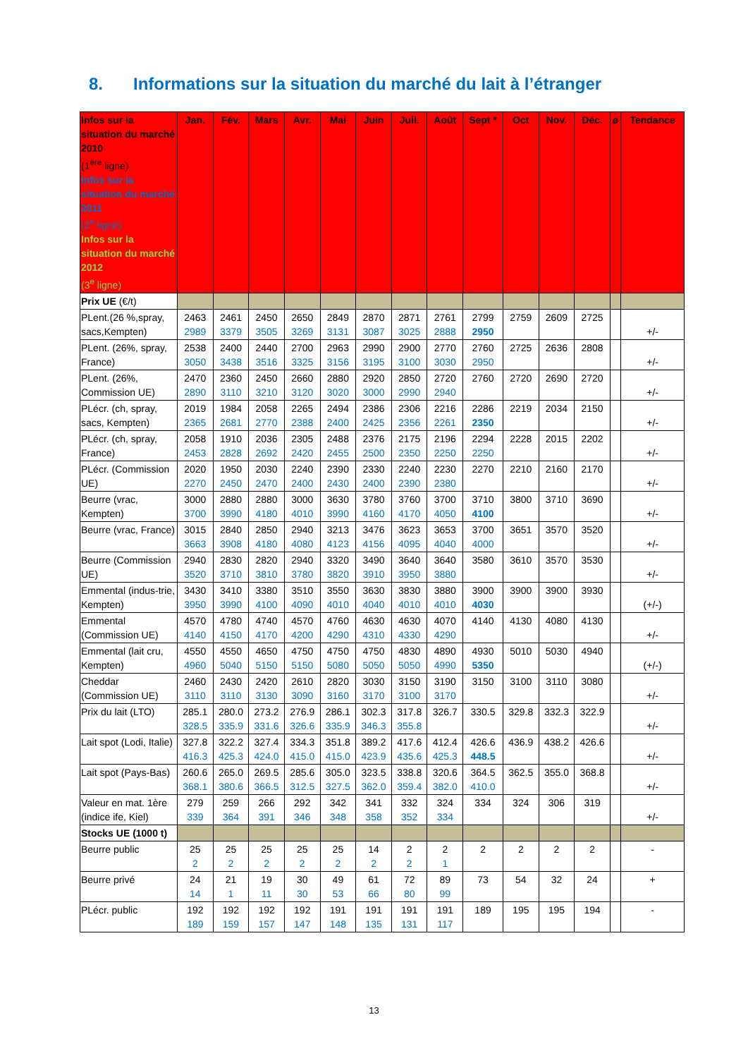8. Informations sur la situation du marché du lait à l’étranger
| Infos sur la situation du marché 2010 (1<sup>ère</sup> ligne) Infos sur la situation du marché 2011 (2<sup>e</sup> ligne) Infos sur la situation du marché 2012 (3<sup>e</sup> ligne) | Jan. | Fév. | Mars | Avr. | Mai | Juin | Juil. | Août | Sept * | Oct | Nov. | Déc. | ø | Tendance |
| --- | --- | --- | --- | --- | --- | --- | --- | --- | --- | --- | --- | --- | --- | --- |
| Prix UE (€/t) | | | | | | | | | | | | | | |
| PLent.(26 %,spray, sacs,Kempten) | 2463 2989 | 2461 3379 | 2450 3505 | 2650 3269 | 2849 3131 | 2870 3087 | 2871 3025 | 2761 2888 | 2799 2950 | 2759 | 2609 | 2725 | | +/- |
| PLent. (26%, spray, France) | 2538 3050 | 2400 3438 | 2440 3516 | 2700 3325 | 2963 3156 | 2990 3195 | 2900 3100 | 2770 3030 | 2760 2950 | 2725 | 2636 | 2808 | | +/- |
| PLent. (26%, Commission UE) | 2470 2890 | 2360 3110 | 2450 3210 | 2660 3120 | 2880 3020 | 2920 3000 | 2850 2990 | 2720 2940 | 2760 | 2720 | 2690 | 2720 | | +/- |
| PLécr. (ch, spray, sacs, Kempten) | 2019 2365 | 1984 2681 | 2058 2770 | 2265 2388 | 2494 2400 | 2386 2425 | 2306 2356 | 2216 2261 | 2286 2350 | 2219 | 2034 | 2150 | | +/- |
| PLécr. (ch, spray, France) | 2058 2453 | 1910 2828 | 2036 2692 | 2305 2420 | 2488 2455 | 2376 2500 | 2175 2350 | 2196 2250 | 2294 2250 | 2228 | 2015 | 2202 | | +/- |
| PLécr. (Commission UE) | 2020 2270 | 1950 2450 | 2030 2470 | 2240 2400 | 2390 2430 | 2330 2400 | 2240 2390 | 2230 2380 | 2270 | 2210 | 2160 | 2170 | | +/- |
| Beurre (vrac, Kempten) | 3000 3700 | 2880 3990 | 2880 4180 | 3000 4010 | 3630 3990 | 3780 4160 | 3760 4170 | 3700 4050 | 3710 4100 | 3800 | 3710 | 3690 | | +/- |
| Beurre (vrac, France) | 3015 3663 | 2840 3908 | 2850 4180 | 2940 4080 | 3213 4123 | 3476 4156 | 3623 4095 | 3653 4040 | 3700 4000 | 3651 | 3570 | 3520 | | +/- |
| Beurre (Commission UE) | 2940 3520 | 2830 3710 | 2820 3810 | 2940 3780 | 3320 3820 | 3490 3910 | 3640 3950 | 3640 3880 | 3580 | 3610 | 3570 | 3530 | | +/- |
| Emmental (indus-trie, Kempten) | 3430 3950 | 3410 3990 | 3380 4100 | 3510 4090 | 3550 4010 | 3630 4040 | 3830 4010 | 3880 4010 | 3900 4030 | 3900 | 3900 | 3930 | | (+/-) |
| Emmental (Commission UE) | 4570 4140 | 4780 4150 | 4740 4170 | 4570 4200 | 4760 4290 | 4630 4310 | 4630 4330 | 4070 4290 | 4140 | 4130 | 4080 | 4130 | | +/- |
| Emmental (lait cru, Kempten) | 4550 4960 | 4550 5040 | 4650 5150 | 4750 5150 | 4750 5080 | 4750 5050 | 4830 5050 | 4890 4990 | 4930 5350 | 5010 | 5030 | 4940 | | (+/-) |
| Cheddar (Commission UE) | 2460 3110 | 2430 3110 | 2420 3130 | 2610 3090 | 2820 3160 | 3030 3170 | 3150 3100 | 3190 3170 | 3150 | 3100 | 3110 | 3080 | | +/- |
| Prix du lait (LTO) | 285.1 328.5 | 280.0 335.9 | 273.2 331.6 | 276.9 326.6 | 286.1 335.9 | 302.3 346.3 | 317.8 355.8 | 326.7 | 330.5 | 329.8 | 332.3 | 322.9 | | +/- |
| Lait spot (Lodi, Italie) | 327.8 416.3 | 322.2 425.3 | 327.4 424.0 | 334.3 415.0 | 351.8 415.0 | 389.2 423.9 | 417.6 435.6 | 412.4 425.3 | 426.6 448.5 | 436.9 | 438.2 | 426.6 | | +/- |
| Lait spot (Pays-Bas) | 260.6 368.1 | 265.0 380.6 | 269.5 366.5 | 285.6 312.5 | 305.0 327.5 | 323.5 362.0 | 338.8 359.4 | 320.6 382.0 | 364.5 410.0 | 362.5 | 355.0 | 368.8 | | +/- |
| Valeur en mat. 1ère (indice ife, Kiel) | 279 339 | 259 364 | 266 391 | 292 346 | 342 348 | 341 358 | 332 352 | 324 334 | 334 | 324 | 306 | 319 | | +/- |
| Stocks UE (1000 t) | | | | | | | | | | | | | | |
| Beurre public | 25 2 | 25 2 | 25 2 | 25 2 | 25 2 | 14 2 | 2 2 | 2 1 | 2 | 2 | 2 | 2 | | - |
| Beurre privé | 24 14 | 21 1 | 19 11 | 30 30 | 49 53 | 61 66 | 72 80 | 89 99 | 73 | 54 | 32 | 24 | | + |
| PLécr. public | 192 189 | 192 159 | 192 157 | 192 147 | 191 148 | 191 135 | 191 131 | 191 117 | 189 | 195 | 195 | 194 | | - |
13